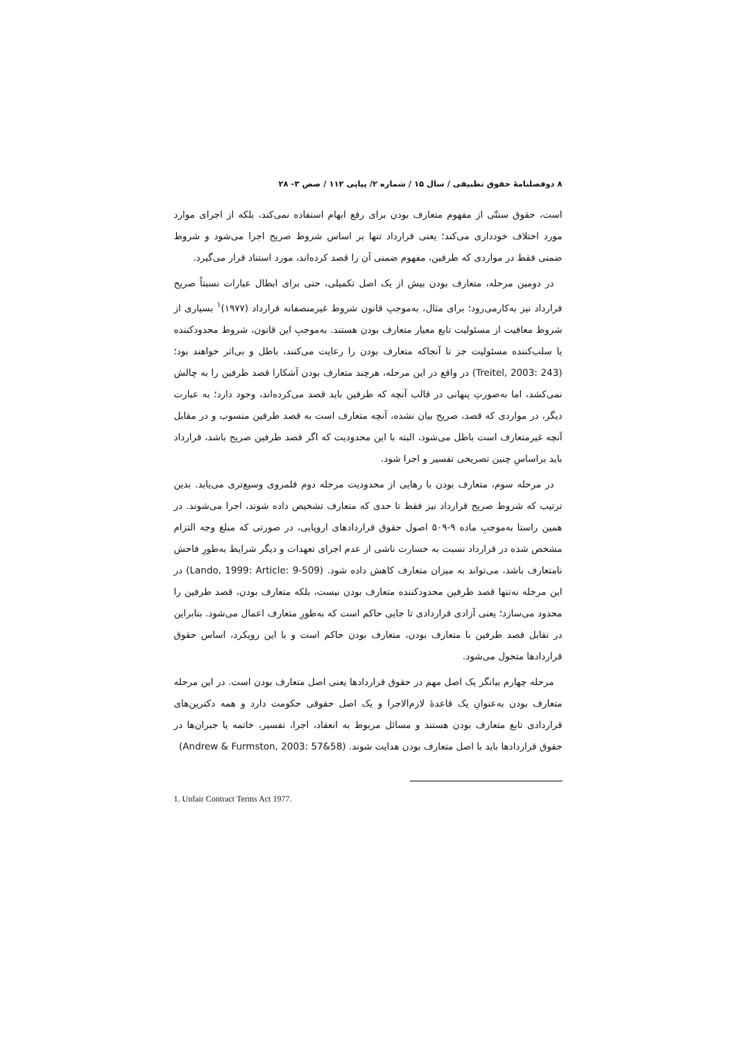۸ دوفصلنامهٔ حقوق تطبیقی / سال ۱۵ / شماره ۲/ پیاپی ۱۱۲ / صص ۳- ۲۸
است، حقوق سنتّی از مفهوم متعارف بودن برای رفع ابهام استفاده نمی‌کند، بلکه از اجرای موارد مورد اختلاف خودداری می‌کند؛ یعنی قرارداد تنها بر اساس شروط صریح اجرا می‌شود و شروط ضمنی فقط در مواردی که طرفین، مفهوم ضمنی آن را قصد کرده‌اند، مورد استناد قرار می‌گیرد.
در دومین مرحله، متعارف بودن بیش از یک اصل تکمیلی، حتی برای ابطال عبارات نسبتاً صریح قرارداد نیز به‌کارمی‌رود؛ برای مثال، به‌موجبِ قانون شروط غیرمنصفانه قرارداد (۱۹۷۷)<sup>۱</sup> بسیاری از شروط معافیت از مسئولیت تابع معیار متعارف بودن هستند. به‌موجبِ این قانون، شروط محدودکننده یا سلب‌کننده مسئولیت جز تا آنجاکه متعارف بودن را رعایت می‌کنند، باطل و بی‌اثر خواهند بود؛ (Treitel, 2003: 243) در واقع در این مرحله، هرچند متعارف بودن آشکارا قصد طرفین را به چالش نمی‌کشد، اما به‌صورتِ پنهانی در قالب آنچه که طرفین باید قصد می‌کرده‌اند، وجود دارد؛ به عبارت دیگر، در مواردی که قصد، صریح بیان نشده، آنچه متعارف است به قصد طرفین منسوب و در مقابل آنچه غیرمتعارف است باطل می‌شود، البته با این محدودیت که اگر قصد طرفین صریح باشد، قرارداد باید براساسِ چنین تصریحی تفسیر و اجرا شود.
در مرحله سوم، متعارف بودن با رهایی از محدودیت مرحله دوم قلمروی وسیع‌تری می‌یابد. بدین ترتیب که شروط صریح قرارداد نیز فقط تا حدی که متعارف تشخیص داده شوند، اجرا می‌شوند. در همین راستا به‌موجبِ ماده ۹-۵۰۹ اصول حقوق قراردادهای اروپایی، در صورتی که مبلغ وجه التزام مشخص شده در قرارداد نسبت به خسارت ناشی از عدم اجرای تعهدات و دیگر شرایط به‌طورِ فاحش نامتعارف باشد، می‌تواند به میزان متعارف کاهش داده شود. (Lando, 1999: Article: 9-509) در این مرحله نه‌تنها قصد طرفین محدودکننده متعارف بودن نیست، بلکه متعارف بودن، قصد طرفین را محدود می‌سازد؛ یعنی آزادی قراردادی تا جایی حاکم است که به‌طورِ متعارف اعمال می‌شود. بنابراین در تقابل قصد طرفین با متعارف بودن، متعارف بودن حاکم است و با این رویکرد، اساس حقوق قراردادها متحول می‌شود.
مرحله چهارم بیانگر یک اصل مهم در حقوق قراردادها یعنی اصل متعارف بودن است. در این مرحله متعارف بودن به‌عنوانِ یک قاعدهٔ لازم‌الاجرا و یک اصل حقوقی حکومت دارد و همه دکترین‌های قراردادی تابع متعارف بودن هستند و مسائل مربوط به انعقاد، اجرا، تفسیر، خاتمه یا جبران‌ها در حقوق قراردادها باید با اصل متعارف بودن هدایت شوند. (Andrew & Furmston, 2003: 57&58)
1. Unfair Contract Terms Act 1977.